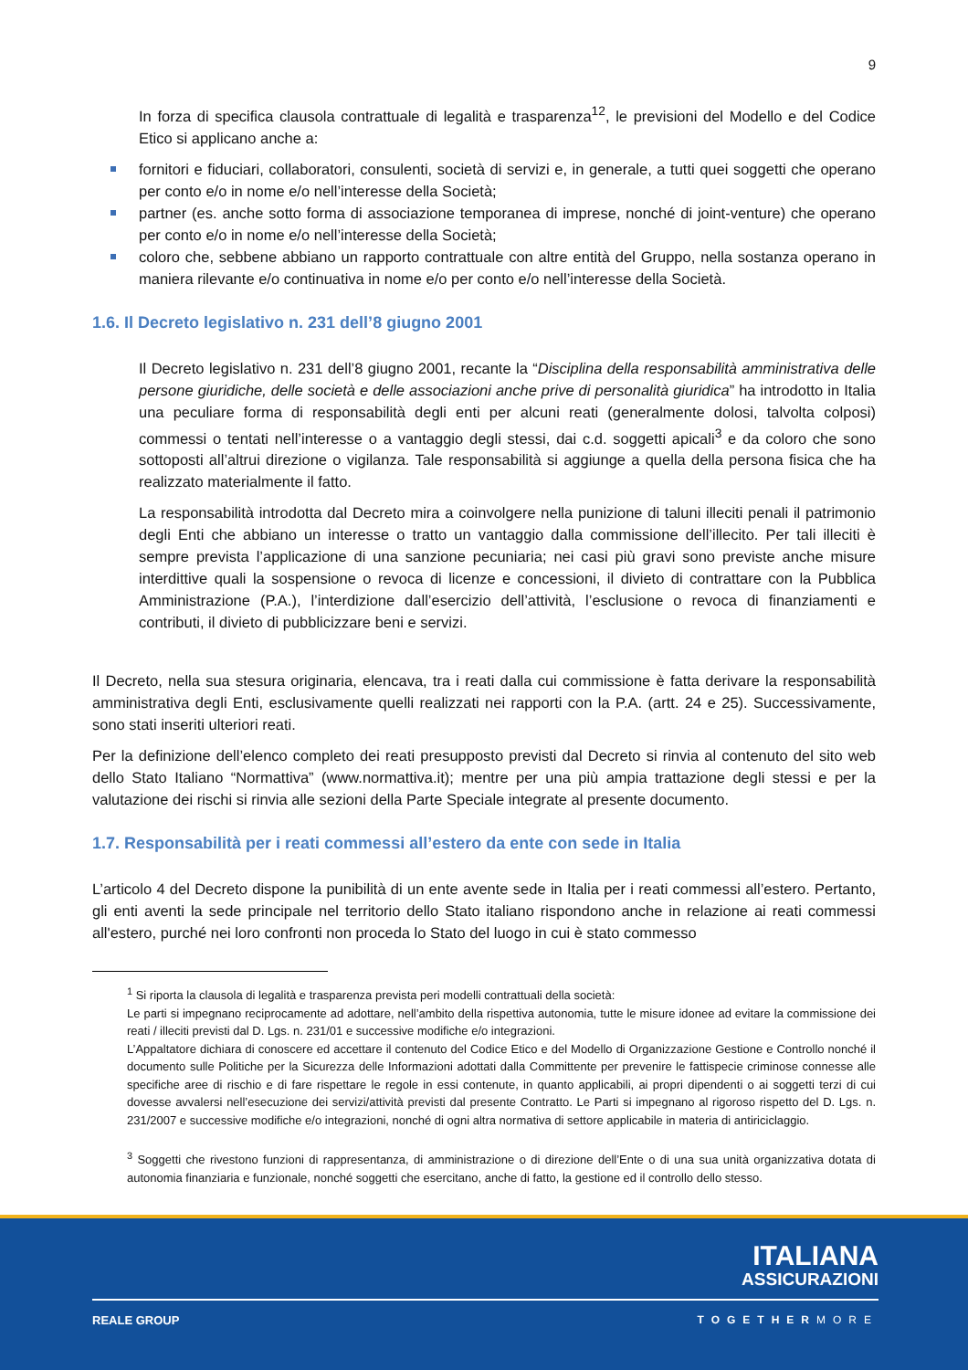9
In forza di specifica clausola contrattuale di legalità e trasparenza<sup>12</sup>, le previsioni del Modello e del Codice Etico si applicano anche a:
fornitori e fiduciari, collaboratori, consulenti, società di servizi e, in generale, a tutti quei soggetti che operano per conto e/o in nome e/o nell’interesse della Società;
partner (es. anche sotto forma di associazione temporanea di imprese, nonché di joint-venture) che operano per conto e/o in nome e/o nell’interesse della Società;
coloro che, sebbene abbiano un rapporto contrattuale con altre entità del Gruppo, nella sostanza operano in maniera rilevante e/o continuativa in nome e/o per conto e/o nell’interesse della Società.
1.6. Il Decreto legislativo n. 231 dell’8 giugno 2001
Il Decreto legislativo n. 231 dell’8 giugno 2001, recante la “Disciplina della responsabilità amministrativa delle persone giuridiche, delle società e delle associazioni anche prive di personalità giuridica” ha introdotto in Italia una peculiare forma di responsabilità degli enti per alcuni reati (generalmente dolosi, talvolta colposi) commessi o tentati nell’interesse o a vantaggio degli stessi, dai c.d. soggetti apicali<sup>3</sup> e da coloro che sono sottoposti all’altrui direzione o vigilanza. Tale responsabilità si aggiunge a quella della persona fisica che ha realizzato materialmente il fatto.
La responsabilità introdotta dal Decreto mira a coinvolgere nella punizione di taluni illeciti penali il patrimonio degli Enti che abbiano un interesse o tratto un vantaggio dalla commissione dell’illecito. Per tali illeciti è sempre prevista l’applicazione di una sanzione pecuniaria; nei casi più gravi sono previste anche misure interdittive quali la sospensione o revoca di licenze e concessioni, il divieto di contrattare con la Pubblica Amministrazione (P.A.), l’interdizione dall’esercizio dell’attività, l’esclusione o revoca di finanziamenti e contributi, il divieto di pubblicizzare beni e servizi.
Il Decreto, nella sua stesura originaria, elencava, tra i reati dalla cui commissione è fatta derivare la responsabilità amministrativa degli Enti, esclusivamente quelli realizzati nei rapporti con la P.A. (artt. 24 e 25). Successivamente, sono stati inseriti ulteriori reati.
Per la definizione dell’elenco completo dei reati presupposto previsti dal Decreto si rinvia al contenuto del sito web dello Stato Italiano “Normattiva” (www.normattiva.it); mentre per una più ampia trattazione degli stessi e per la valutazione dei rischi si rinvia alle sezioni della Parte Speciale integrate al presente documento.
1.7. Responsabilità per i reati commessi all’estero da ente con sede in Italia
L’articolo 4 del Decreto dispone la punibilità di un ente avente sede in Italia per i reati commessi all’estero. Pertanto, gli enti aventi la sede principale nel territorio dello Stato italiano rispondono anche in relazione ai reati commessi all'estero, purché nei loro confronti non proceda lo Stato del luogo in cui è stato commesso
<sup>1</sup> Si riporta la clausola di legalità e trasparenza prevista peri modelli contrattuali della società:
Le parti si impegnano reciprocamente ad adottare, nell’ambito della rispettiva autonomia, tutte le misure idonee ad evitare la commissione dei reati / illeciti previsti dal D. Lgs. n. 231/01 e successive modifiche e/o integrazioni.
L’Appaltatore dichiara di conoscere ed accettare il contenuto del Codice Etico e del Modello di Organizzazione Gestione e Controllo nonché il documento sulle Politiche per la Sicurezza delle Informazioni adottati dalla Committente per prevenire le fattispecie criminose connesse alle specifiche aree di rischio e di fare rispettare le regole in essi contenute, in quanto applicabili, ai propri dipendenti o ai soggetti terzi di cui dovesse avvalersi nell’esecuzione dei servizi/attività previsti dal presente Contratto. Le Parti si impegnano al rigoroso rispetto del D. Lgs. n. 231/2007 e successive modifiche e/o integrazioni, nonché di ogni altra normativa di settore applicabile in materia di antiriciclaggio.
<sup>3</sup> Soggetti che rivestono funzioni di rappresentanza, di amministrazione o di direzione dell’Ente o di una sua unità organizzativa dotata di autonomia finanziaria e funzionale, nonché soggetti che esercitano, anche di fatto, la gestione ed il controllo dello stesso.
ITALIANA
ASSICURAZIONI
REALE GROUP TOGETHERMORE